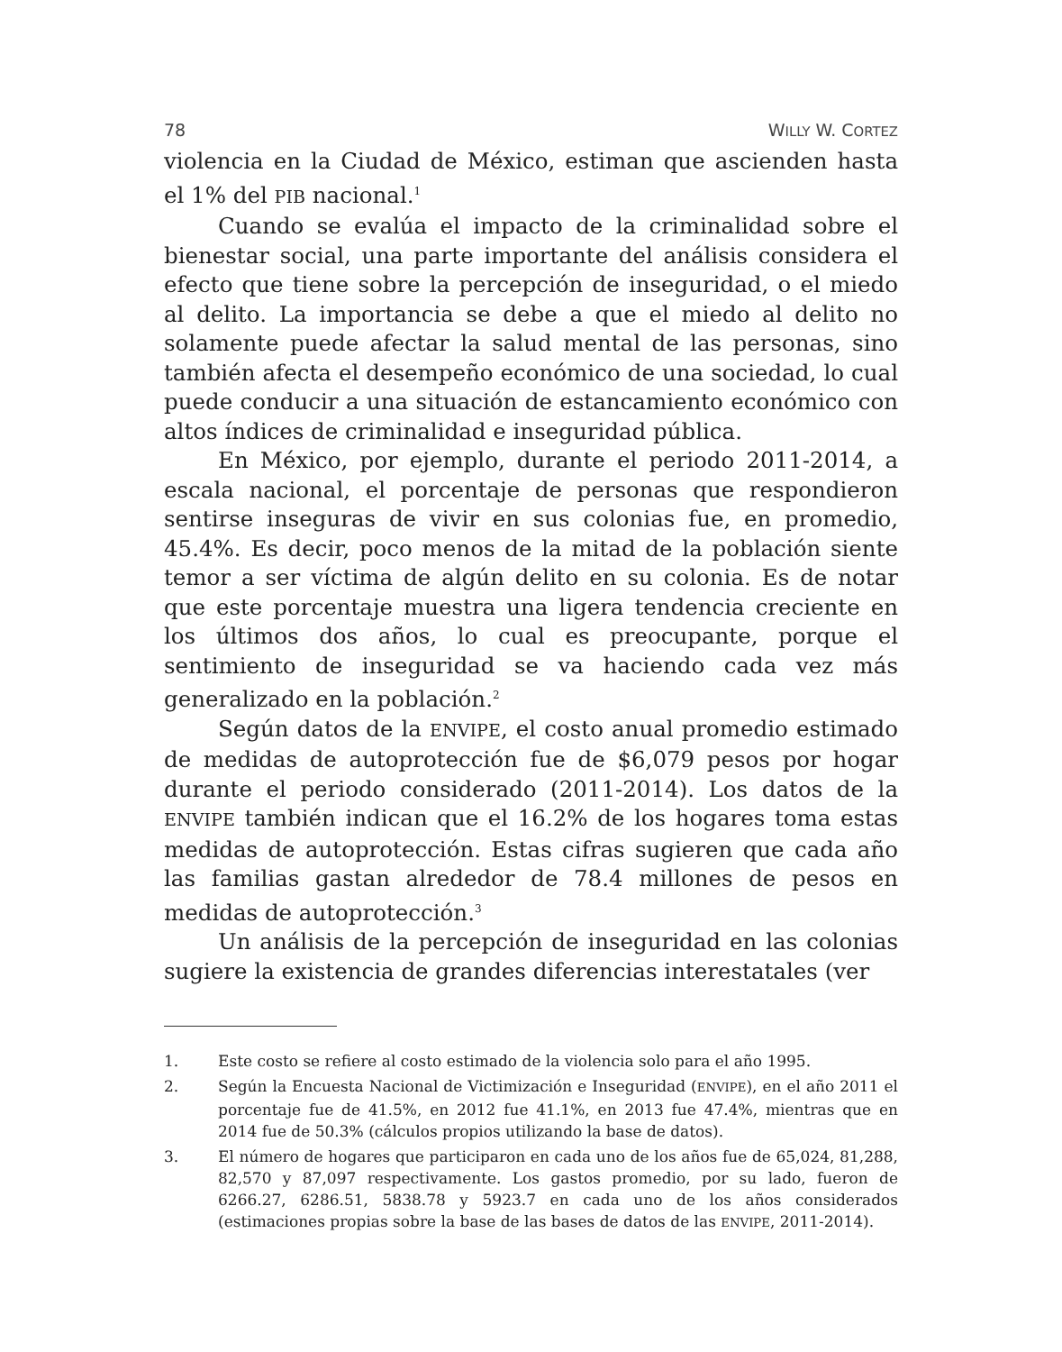78 WILLY W. CORTEZ
violencia en la Ciudad de México, estiman que ascienden hasta el 1% del PIB nacional.<sup>1</sup>
Cuando se evalúa el impacto de la criminalidad sobre el bienestar social, una parte importante del análisis considera el efecto que tiene sobre la percepción de inseguridad, o el miedo al delito. La importancia se debe a que el miedo al delito no solamente puede afectar la salud mental de las personas, sino también afecta el desempeño económico de una sociedad, lo cual puede conducir a una situación de estancamiento económico con altos índices de criminalidad e inseguridad pública.
En México, por ejemplo, durante el periodo 2011-2014, a escala nacional, el porcentaje de personas que respondieron sentirse inseguras de vivir en sus colonias fue, en promedio, 45.4%. Es decir, poco menos de la mitad de la población siente temor a ser víctima de algún delito en su colonia. Es de notar que este porcentaje muestra una ligera tendencia creciente en los últimos dos años, lo cual es preocupante, porque el sentimiento de inseguridad se va haciendo cada vez más generalizado en la población.<sup>2</sup>
Según datos de la ENVIPE, el costo anual promedio estimado de medidas de autoprotección fue de $6,079 pesos por hogar durante el periodo considerado (2011-2014). Los datos de la ENVIPE también indican que el 16.2% de los hogares toma estas medidas de autoprotección. Estas cifras sugieren que cada año las familias gastan alrededor de 78.4 millones de pesos en medidas de autoprotección.<sup>3</sup>
Un análisis de la percepción de inseguridad en las colonias sugiere la existencia de grandes diferencias interestatales (ver
1. Este costo se refiere al costo estimado de la violencia solo para el año 1995.
2. Según la Encuesta Nacional de Victimización e Inseguridad (ENVIPE), en el año 2011 el porcentaje fue de 41.5%, en 2012 fue 41.1%, en 2013 fue 47.4%, mientras que en 2014 fue de 50.3% (cálculos propios utilizando la base de datos).
3. El número de hogares que participaron en cada uno de los años fue de 65,024, 81,288, 82,570 y 87,097 respectivamente. Los gastos promedio, por su lado, fueron de 6266.27, 6286.51, 5838.78 y 5923.7 en cada uno de los años considerados (estimaciones propias sobre la base de las bases de datos de las ENVIPE, 2011-2014).